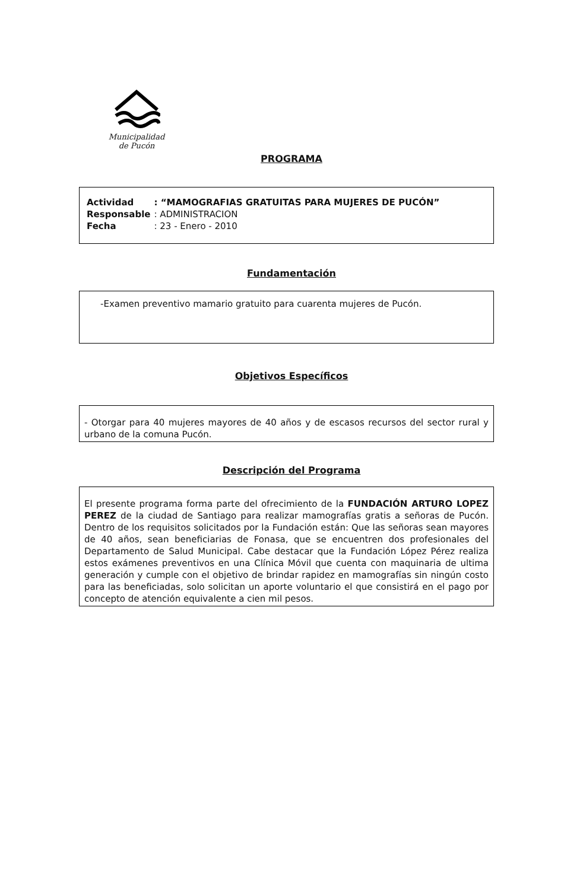Municipalidad
de Pucón
PROGRAMA
| Actividad | : “MAMOGRAFIAS GRATUITAS PARA MUJERES DE PUCÓN” |
| Responsable | : ADMINISTRACION |
| Fecha | : 23 - Enero - 2010 |
Fundamentación
-Examen preventivo mamario gratuito para cuarenta mujeres de Pucón.
Objetivos Específicos
- Otorgar para 40 mujeres mayores de 40 años y de escasos recursos del sector rural y urbano de la comuna Pucón.
Descripción del Programa
El presente programa forma parte del ofrecimiento de la FUNDACIÓN ARTURO LOPEZ PEREZ de la ciudad de Santiago para realizar mamografías gratis a señoras de Pucón. Dentro de los requisitos solicitados por la Fundación están: Que las señoras sean mayores de 40 años, sean beneficiarias de Fonasa, que se encuentren dos profesionales del Departamento de Salud Municipal. Cabe destacar que la Fundación López Pérez realiza estos exámenes preventivos en una Clínica Móvil que cuenta con maquinaria de ultima generación y cumple con el objetivo de brindar rapidez en mamografías sin ningún costo para las beneficiadas, solo solicitan un aporte voluntario el que consistirá en el pago por concepto de atención equivalente a cien mil pesos.